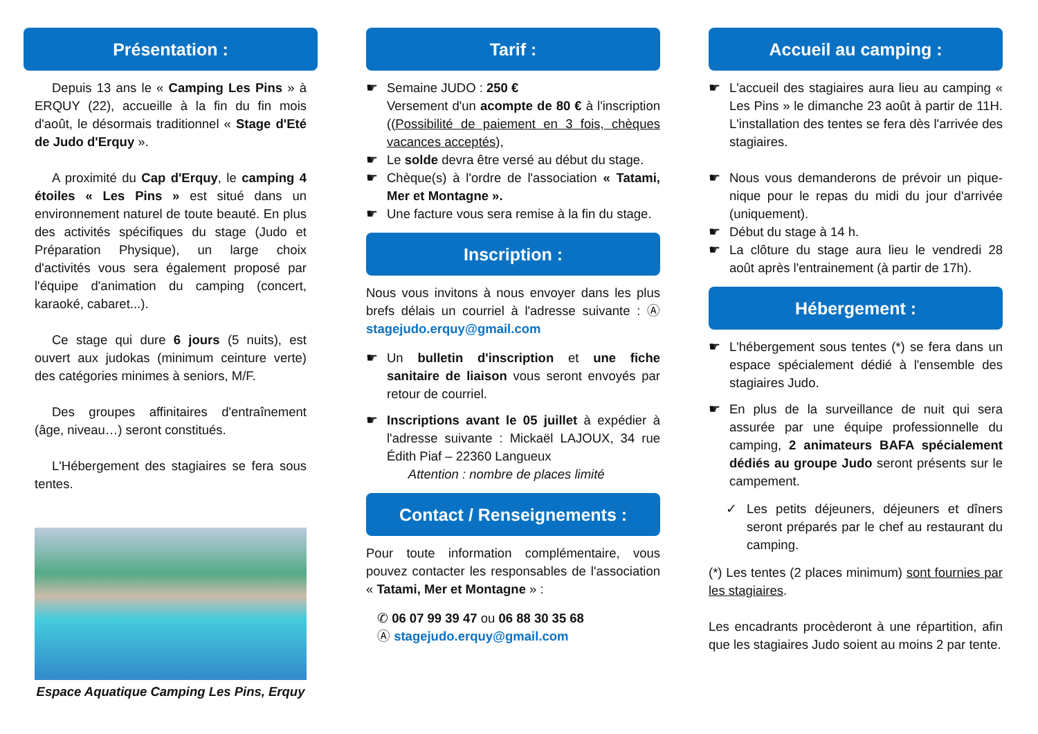Présentation :
Depuis 13 ans le « Camping Les Pins » à ERQUY (22), accueille à la fin du fin mois d'août, le désormais traditionnel « Stage d'Eté de Judo d'Erquy ».
A proximité du Cap d'Erquy, le camping 4 étoiles « Les Pins » est situé dans un environnement naturel de toute beauté. En plus des activités spécifiques du stage (Judo et Préparation Physique), un large choix d'activités vous sera également proposé par l'équipe d'animation du camping (concert, karaoké, cabaret...).
Ce stage qui dure 6 jours (5 nuits), est ouvert aux judokas (minimum ceinture verte) des catégories minimes à seniors, M/F.
Des groupes affinitaires d'entraînement (âge, niveau…) seront constitués.
L'Hébergement des stagiaires se fera sous tentes.
Espace Aquatique Camping Les Pins, Erquy
Tarif :
Semaine JUDO : 250 €
Versement d'un acompte de 80 € à l'inscription ((Possibilité de paiement en 3 fois, chèques vacances acceptés),
Le solde devra être versé au début du stage.
Chèque(s) à l'ordre de l'association « Tatami, Mer et Montagne ».
Une facture vous sera remise à la fin du stage.
Inscription :
Nous vous invitons à nous envoyer dans les plus brefs délais un courriel à l'adresse suivante : Ⓐ stagejudo.erquy@gmail.com
Un bulletin d'inscription et une fiche sanitaire de liaison vous seront envoyés par retour de courriel.
Inscriptions avant le 05 juillet à expédier à l'adresse suivante : Mickaël LAJOUX, 34 rue Édith Piaf – 22360 Langueux
Attention : nombre de places limité
Contact / Renseignements :
Pour toute information complémentaire, vous pouvez contacter les responsables de l'association « Tatami, Mer et Montagne » :
✆ 06 07 99 39 47 ou 06 88 30 35 68
Ⓐ stagejudo.erquy@gmail.com
Accueil au camping :
L'accueil des stagiaires aura lieu au camping « Les Pins » le dimanche 23 août à partir de 11H. L'installation des tentes se fera dès l'arrivée des stagiaires.
Nous vous demanderons de prévoir un pique-nique pour le repas du midi du jour d'arrivée (uniquement).
Début du stage à 14 h.
La clôture du stage aura lieu le vendredi 28 août après l'entrainement (à partir de 17h).
Hébergement :
L'hébergement sous tentes (*) se fera dans un espace spécialement dédié à l'ensemble des stagiaires Judo.
En plus de la surveillance de nuit qui sera assurée par une équipe professionnelle du camping, 2 animateurs BAFA spécialement dédiés au groupe Judo seront présents sur le campement.
Les petits déjeuners, déjeuners et dîners seront préparés par le chef au restaurant du camping.
(*) Les tentes (2 places minimum) sont fournies par les stagiaires.
Les encadrants procèderont à une répartition, afin que les stagiaires Judo soient au moins 2 par tente.